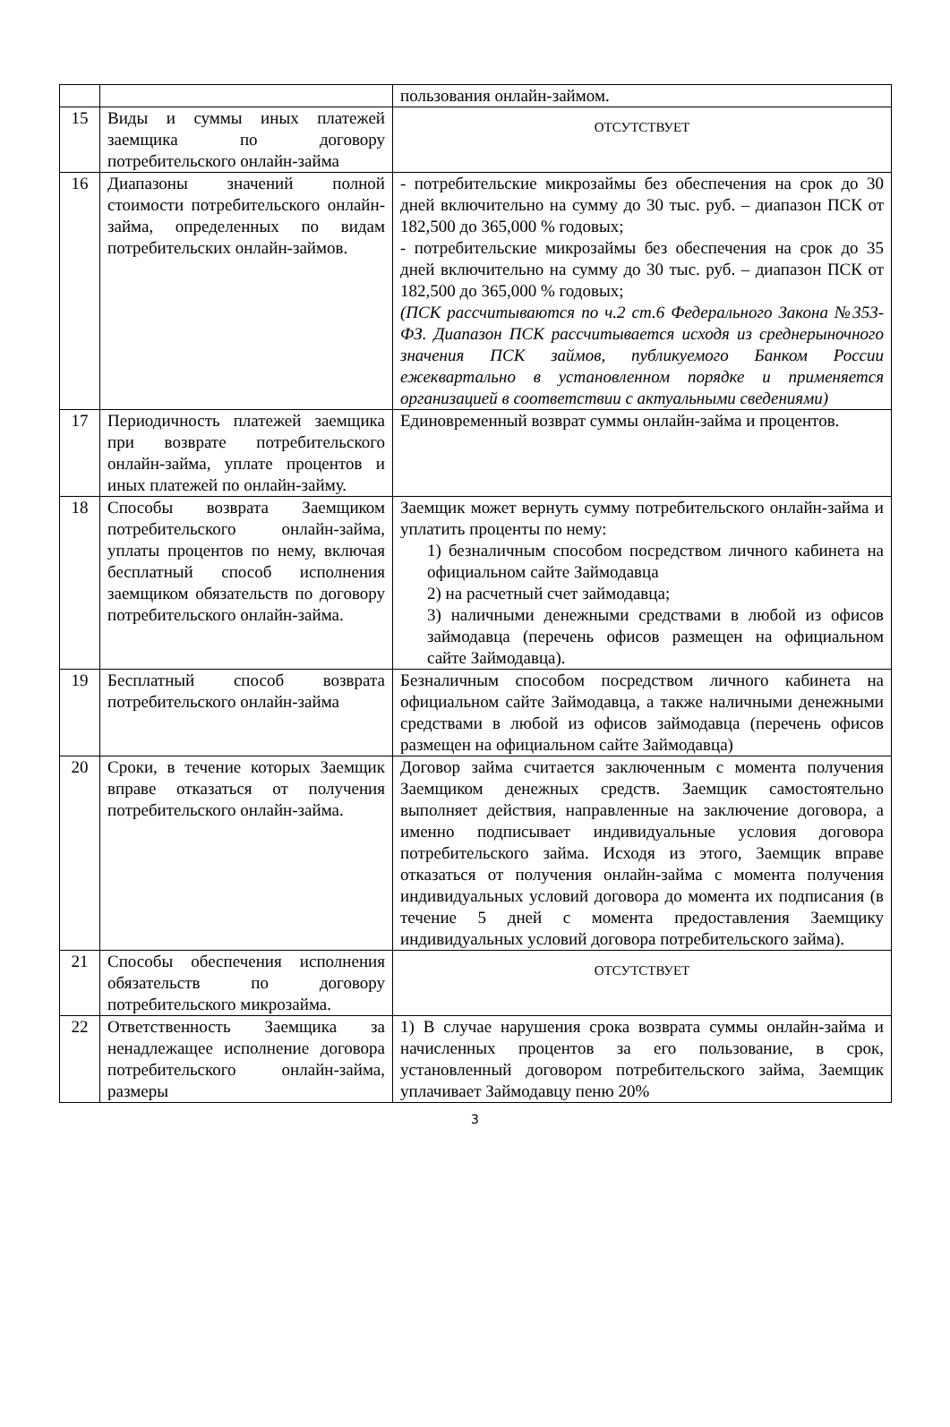| | | пользования онлайн-займом. |
| 15 | Виды и суммы иных платежей заемщика по договору потребительского онлайн-займа | ОТСУТСТВУЕТ |
| 16 | Диапазоны значений полной стоимости потребительского онлайн-займа, определенных по видам потребительских онлайн-займов. | - потребительские микрозаймы без обеспечения на срок до 30 дней включительно на сумму до 30 тыс. руб. – диапазон ПСК от 182,500 до 365,000 % годовых; - потребительские микрозаймы без обеспечения на срок до 35 дней включительно на сумму до 30 тыс. руб. – диапазон ПСК от 182,500 до 365,000 % годовых; (ПСК рассчитываются по ч.2 ст.6 Федерального Закона №353-ФЗ. Диапазон ПСК рассчитывается исходя из среднерыночного значения ПСК займов, публикуемого Банком России ежеквартально в установленном порядке и применяется организацией в соответствии с актуальными сведениями) |
| 17 | Периодичность платежей заемщика при возврате потребительского онлайн-займа, уплате процентов и иных платежей по онлайн-займу. | Единовременный возврат суммы онлайн-займа и процентов. |
| 18 | Способы возврата Заемщиком потребительского онлайн-займа, уплаты процентов по нему, включая бесплатный способ исполнения заемщиком обязательств по договору потребительского онлайн-займа. | Заемщик может вернуть сумму потребительского онлайн-займа и уплатить проценты по нему: 1) безналичным способом посредством личного кабинета на официальном сайте Займодавца 2) на расчетный счет займодавца; 3) наличными денежными средствами в любой из офисов займодавца (перечень офисов размещен на официальном сайте Займодавца). |
| 19 | Бесплатный способ возврата потребительского онлайн-займа | Безналичным способом посредством личного кабинета на официальном сайте Займодавца, а также наличными денежными средствами в любой из офисов займодавца (перечень офисов размещен на официальном сайте Займодавца) |
| 20 | Сроки, в течение которых Заемщик вправе отказаться от получения потребительского онлайн-займа. | Договор займа считается заключенным с момента получения Заемщиком денежных средств. Заемщик самостоятельно выполняет действия, направленные на заключение договора, а именно подписывает индивидуальные условия договора потребительского займа. Исходя из этого, Заемщик вправе отказаться от получения онлайн-займа с момента получения индивидуальных условий договора до момента их подписания (в течение 5 дней с момента предоставления Заемщику индивидуальных условий договора потребительского займа). |
| 21 | Способы обеспечения исполнения обязательств по договору потребительского микрозайма. | ОТСУТСТВУЕТ |
| 22 | Ответственность Заемщика за ненадлежащее исполнение договора потребительского онлайн-займа, размеры | 1) В случае нарушения срока возврата суммы онлайн-займа и начисленных процентов за его пользование, в срок, установленный договором потребительского займа, Заемщик уплачивает Займодавцу пеню 20% |
3